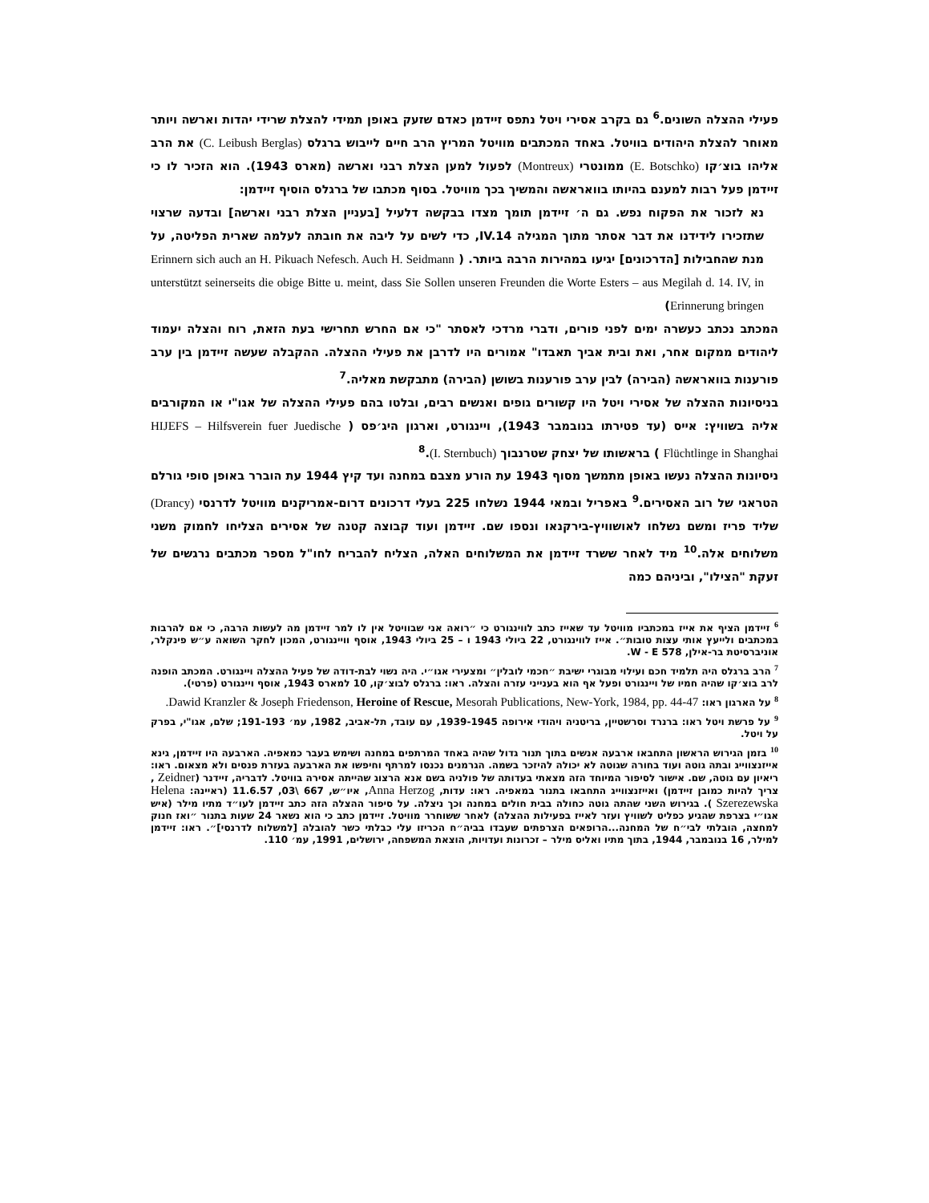פעילי ההצלה השונים.<sup>6</sup> גם בקרב אסירי ויטל נתפס זיידמן כאדם שזעק באופן תמידי להצלת שרידי יהדות וארשה ויותר מאוחר להצלת היהודים בוויטל. באחד המכתבים מוויטל המריץ הרב חיים לייבוש ברגלס (C. Leibush Berglas) את הרב אליהו בוצ׳קו (E. Botschko) ממונטרי (Montreux) לפעול למען הצלת רבני וארשה (מארס 1943). הוא הזכיר לו כי זיידמן פעל רבות למענם בהיותו בוואראשה והמשיך בכך מוויטל. בסוף מכתבו של ברגלס הוסיף זיידמן:
נא לזכור את הפקוח נפש. גם ה׳ זיידמן תומך מצדו בבקשה דלעיל [בעניין הצלת רבני וארשה] ובדעה שרצוי שתזכירו לידידנו את דבר אסתר מתוך המגילה IV.14, כדי לשים על ליבה את חובתה לעלמה שארית הפליטה, על מנת שהחבילות [הדרכונים] יגיעו במהירות הרבה ביותר. ( Erinnern sich auch an H. Pikuach Nefesch. Auch H. Seidmann unterstützt seinerseits die obige Bitte u. meint, dass Sie Sollen unseren Freunden die Worte Esters – aus Megilah d. 14. IV, in Erinnerung bringen)
המכתב נכתב כעשרה ימים לפני פורים, ודברי מרדכי לאסתר "כי אם החרש תחרישי בעת הזאת, רוח והצלה יעמוד ליהודים ממקום אחר, ואת ובית אביך תאבדו" אמורים היו לדרבן את פעילי ההצלה. ההקבלה שעשה זיידמן בין ערב פורענות בוואראשה (הבירה) לבין ערב פורענות בשושן (הבירה) מתבקשת מאליה.<sup>7</sup>
בניסיונות ההצלה של אסירי ויטל היו קשורים גופים ואנשים רבים, ובלטו בהם פעילי ההצלה של אגו"י או המקורבים אליה בשוויץ: אייס (עד פטירתו בנובמבר 1943), ויינגורט, וארגון היג׳פס ( HIJEFS – Hilfsverein fuer Juedische Flüchtlinge in Shanghai ) בראשותו של יצחק שטרנבוך (I. Sternbuch).<sup>8</sup>
ניסיונות ההצלה נעשו באופן מתמשך מסוף 1943 עת הורע מצבם במחנה ועד קיץ 1944 עת הוברר באופן סופי גורלם הטראגי של רוב האסירים.<sup>9</sup> באפריל ובמאי 1944 נשלחו 225 בעלי דרכונים דרום-אמריקנים מוויטל לדרנסי (Drancy) שליד פריז ומשם נשלחו לאושוויץ-בירקנאו ונספו שם. זיידמן ועוד קבוצה קטנה של אסירים הצליחו לחמוק משני משלוחים אלה.<sup>10</sup> מיד לאחר ששרד זיידמן את המשלוחים האלה, הצליח להבריח לחו"ל מספר מכתבים נרגשים של זעקת "הצילו", וביניהם כמה
<sup>6</sup> זיידמן הציף את אייז במכתביו מוויטל עד שאייז כתב לווינגורט כי ״רואה אני שבוויטל אין לו למר זיידמן מה לעשות הרבה, כי אם להרבות במכתבים ולייעץ אותי עצות טובות״. אייז לווינגורט, 22 ביולי 1943 ו – 25 ביולי 1943, אוסף וויינגורט, המכון לחקר השואה ע״ש פינקלר, אוניברסיטת בר-אילן, W - E 578.
<sup>7</sup> הרב ברגלס היה תלמיד חכם ועילוי מבוגרי ישיבת ״חכמי לובלין״ ומצעירי אגו״י. היה נשוי לבת-דודה של פעיל ההצלה ויינגורט. המכתב הופנה לרב בוצ׳קו שהיה חמיו של ויינגורט ופעל אף הוא בענייני עזרה והצלה. ראו: ברגלס לבוצ׳קו, 10 למארס 1943, אוסף ויינגורט (פרטי).
<sup>8</sup> על הארגון ראו: Dawid Kranzler & Joseph Friedenson, Heroine of Rescue, Mesorah Publications, New-York, 1984, pp. 44-47.
<sup>9</sup> על פרשת ויטל ראו: ברנרד וסרשטיין, בריטניה ויהודי אירופה 1939-1945, עם עובד, תל-אביב, 1982, עמ׳ 191-193; שלם, אגו"י, בפרק על ויטל.
<sup>10</sup> בזמן הגירוש הראשון התחבאו ארבעה אנשים בתוך תנור גדול שהיה באחד המרתפים במחנה ושימש בעבר כמאפיה. הארבעה היו זיידמן, גינא אייזנצווייג ובתה גוטה ועוד בחורה שגוטה לא יכולה להיזכר בשמה. הגרמנים נכנסו למרתף וחיפשו את הארבעה בעזרת פנסים ולא מצאום. ראו: ריאיון עם גוטה, שם. אישור לסיפור המיוחד הזה מצאתי בעדותה של פולניה בשם אנא הרצוג שהייתה אסירה בוויטל. לדבריה, זיידנר (Zeidner , צריך להיות כמובן זיידמן) ואייזנצווייג התחבאו בתנור במאפיה. ראו: עדות, Anna Herzog, איו״ש, 667 \03, 11.6.57 (ראיינה: Helena Szerezewska ). בגירוש השני שהתה גוטה כחולה בבית חולים במחנה וכך ניצלה. על סיפור ההצלה הזה כתב זיידמן לעו״ד מתיו מילר (איש אגו״י בצרפת שהגיע כפליט לשוויץ ועזר לאייז בפעילות ההצלה) לאחר ששוחרר מוויטל. זיידמן כתב כי הוא נשאר 24 שעות בתנור ״ואז חנוק למחצה, הובלתי לבי״ח של המחנה...הרופאים הצרפתים שעבדו בביה״ח הכריזו עלי כבלתי כשר להובלה [למשלוח לדרנסי]״. ראו: זיידמן למילר, 16 בנובמבר, 1944, בתוך מתיו ואליס מילר – זכרונות ועדויות, הוצאת המשפחה, ירושלים, 1991, עמ׳ 110.